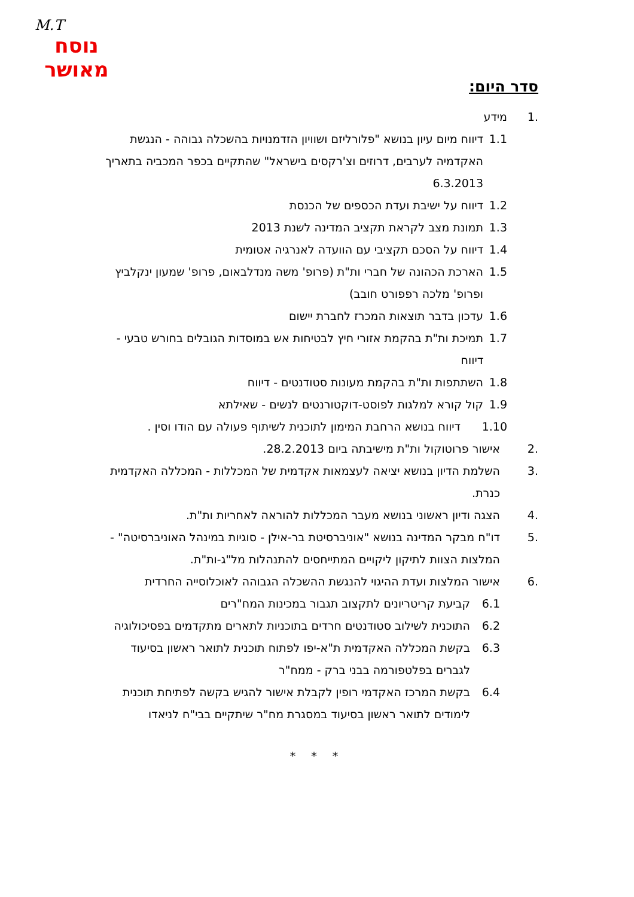M.T
נוסח
מאושר
סדר היום:
.1 מידע
1.1 דיווח מיום עיון בנושא "פלורליזם ושוויון הזדמנויות בהשכלה גבוהה - הנגשת האקדמיה לערבים, דרוזים וצ'רקסים בישראל" שהתקיים בכפר המכביה בתאריך 6.3.2013
1.2 דיווח על ישיבת ועדת הכספים של הכנסת
1.3 תמונת מצב לקראת תקציב המדינה לשנת 2013
1.4 דיווח על הסכם תקציבי עם הוועדה לאנרגיה אטומית
1.5 הארכת הכהונה של חברי ות"ת (פרופ' משה מנדלבאום, פרופ' שמעון ינקלביץ ופרופ' מלכה רפפורט חובב)
1.6 עדכון בדבר תוצאות המכרז לחברת יישום
1.7 תמיכת ות"ת בהקמת אזורי חיץ לבטיחות אש במוסדות הגובלים בחורש טבעי - דיווח
1.8 השתתפות ות"ת בהקמת מעונות סטודנטים - דיווח
1.9 קול קורא למלגות לפוסט-דוקטורנטים לנשים - שאילתא
1.10 דיווח בנושא הרחבת המימון לתוכנית לשיתוף פעולה עם הודו וסין .
.2 אישור פרוטוקול ות"ת מישיבתה ביום 28.2.2013.
.3 השלמת הדיון בנושא יציאה לעצמאות אקדמית של המכללות - המכללה האקדמית כנרת.
.4 הצגה ודיון ראשוני בנושא מעבר המכללות להוראה לאחריות ות"ת.
.5 דו"ח מבקר המדינה בנושא "אוניברסיטת בר-אילן - סוגיות במינהל האוניברסיטה" - המלצות הצוות לתיקון ליקויים המתייחסים להתנהלות מל"ג-ות"ת.
.6 אישור המלצות ועדת ההיגוי להנגשת ההשכלה הגבוהה לאוכלוסייה החרדית
6.1 קביעת קריטריונים לתקצוב תגבור במכינות המח"רים
6.2 התוכנית לשילוב סטודנטים חרדים בתוכניות לתארים מתקדמים בפסיכולוגיה
6.3 בקשת המכללה האקדמית ת"א-יפו לפתוח תוכנית לתואר ראשון בסיעוד לגברים בפלטפורמה בבני ברק - ממח"ר
6.4 בקשת המרכז האקדמי רופין לקבלת אישור להגיש בקשה לפתיחת תוכנית לימודים לתואר ראשון בסיעוד במסגרת מח"ר שיתקיים בבי"ח לניאדו
* * *